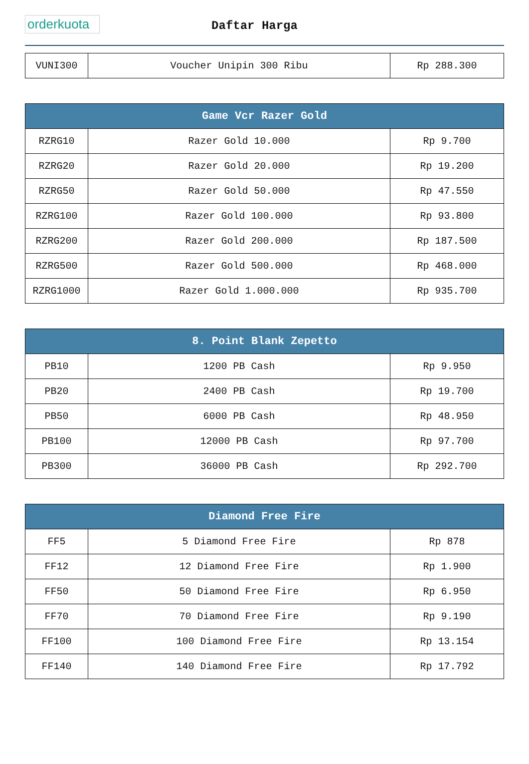orderkuota
Daftar Harga
| VUNI300 | Voucher Unipin 300 Ribu | Rp 288.300 |
| Game Vcr Razer Gold | | |
| --- | --- | --- |
| RZRG10 | Razer Gold 10.000 | Rp 9.700 |
| RZRG20 | Razer Gold 20.000 | Rp 19.200 |
| RZRG50 | Razer Gold 50.000 | Rp 47.550 |
| RZRG100 | Razer Gold 100.000 | Rp 93.800 |
| RZRG200 | Razer Gold 200.000 | Rp 187.500 |
| RZRG500 | Razer Gold 500.000 | Rp 468.000 |
| RZRG1000 | Razer Gold 1.000.000 | Rp 935.700 |
| 8. Point Blank Zepetto | | |
| --- | --- | --- |
| PB10 | 1200 PB Cash | Rp 9.950 |
| PB20 | 2400 PB Cash | Rp 19.700 |
| PB50 | 6000 PB Cash | Rp 48.950 |
| PB100 | 12000 PB Cash | Rp 97.700 |
| PB300 | 36000 PB Cash | Rp 292.700 |
| Diamond Free Fire | | |
| --- | --- | --- |
| FF5 | 5 Diamond Free Fire | Rp 878 |
| FF12 | 12 Diamond Free Fire | Rp 1.900 |
| FF50 | 50 Diamond Free Fire | Rp 6.950 |
| FF70 | 70 Diamond Free Fire | Rp 9.190 |
| FF100 | 100 Diamond Free Fire | Rp 13.154 |
| FF140 | 140 Diamond Free Fire | Rp 17.792 |